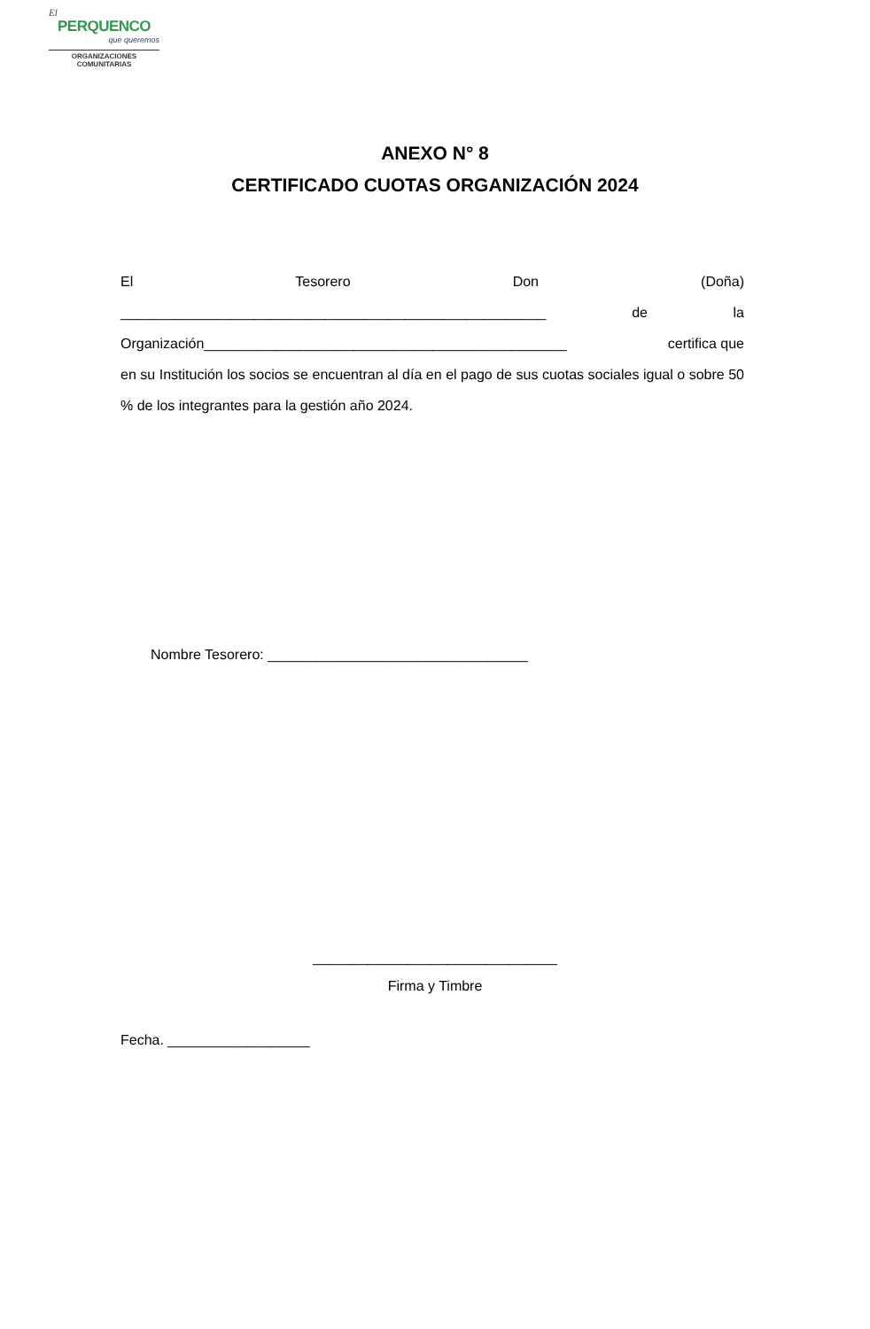El
PERQUENCO
que queremos
ORGANIZACIONES
COMUNITARIAS
ANEXO N° 8
CERTIFICADO CUOTAS ORGANIZACIÓN 2024
El Tesorero Don (Doña)
______________________________________________________ de la
Organización______________________________________________ certifica que
en su Institución los socios se encuentran al día en el pago de sus cuotas sociales igual o sobre 50 % de los integrantes para la gestión año 2024.
Nombre Tesorero: _________________________________
_______________________________
Firma y Timbre
Fecha. __________________